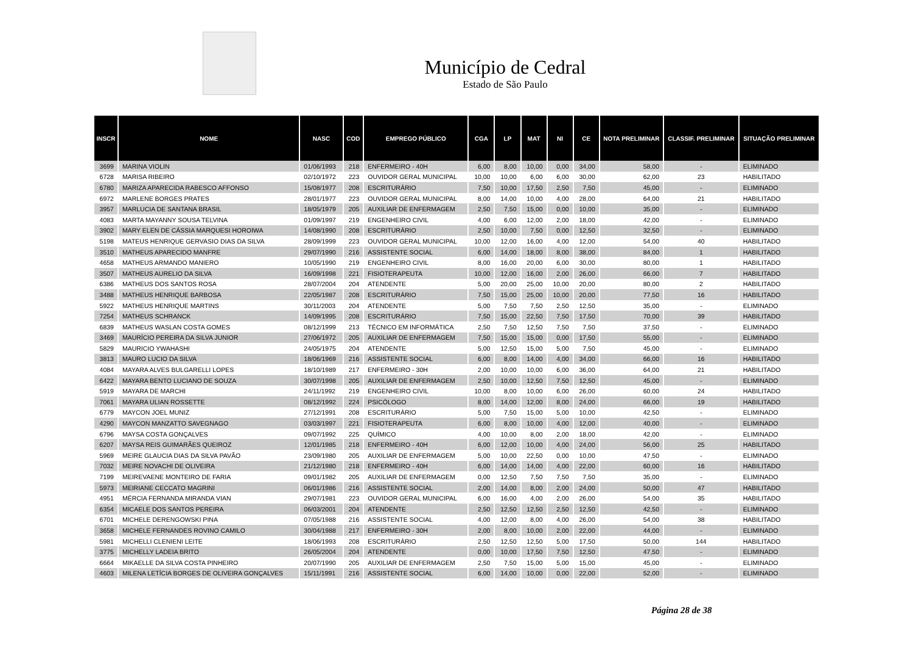Município de Cedral
Estado de São Paulo
| INSCR | NOME | NASC | COD | EMPREGO PÚBLICO | CGA | LP | MAT | NI | CE | NOTA PRELIMINAR | CLASSIF. PRELIMINAR | SITUAÇÃO PRELIMINAR |
| --- | --- | --- | --- | --- | --- | --- | --- | --- | --- | --- | --- | --- |
| 3699 | MARINA VIOLIN | 01/06/1993 | 218 | ENFERMEIRO - 40H | 6,00 | 8,00 | 10,00 | 0,00 | 34,00 | 58,00 | - | ELIMINADO |
| 6728 | MARISA RIBEIRO | 02/10/1972 | 223 | OUVIDOR GERAL MUNICIPAL | 10,00 | 10,00 | 6,00 | 6,00 | 30,00 | 62,00 | 23 | HABILITADO |
| 6780 | MARIZA APARECIDA RABESCO AFFONSO | 15/08/1977 | 208 | ESCRITURÁRIO | 7,50 | 10,00 | 17,50 | 2,50 | 7,50 | 45,00 | - | ELIMINADO |
| 6972 | MARLENE BORGES PRATES | 28/01/1977 | 223 | OUVIDOR GERAL MUNICIPAL | 8,00 | 14,00 | 10,00 | 4,00 | 28,00 | 64,00 | 21 | HABILITADO |
| 3957 | MARLUCIA DE SANTANA BRASIL | 18/05/1979 | 205 | AUXILIAR DE ENFERMAGEM | 2,50 | 7,50 | 15,00 | 0,00 | 10,00 | 35,00 | - | ELIMINADO |
| 4083 | MARTA MAYANNY SOUSA TELVINA | 01/09/1997 | 219 | ENGENHEIRO CIVIL | 4,00 | 6,00 | 12,00 | 2,00 | 18,00 | 42,00 | - | ELIMINADO |
| 3902 | MARY ELEN DE CÁSSIA MARQUESI HOROIWA | 14/08/1990 | 208 | ESCRITURÁRIO | 2,50 | 10,00 | 7,50 | 0,00 | 12,50 | 32,50 | - | ELIMINADO |
| 5198 | MATEUS HENRIQUE GERVASIO DIAS DA SILVA | 28/09/1999 | 223 | OUVIDOR GERAL MUNICIPAL | 10,00 | 12,00 | 16,00 | 4,00 | 12,00 | 54,00 | 40 | HABILITADO |
| 3510 | MATHEUS APARECIDO MANFRE | 29/07/1990 | 216 | ASSISTENTE SOCIAL | 6,00 | 14,00 | 18,00 | 8,00 | 38,00 | 84,00 | 1 | HABILITADO |
| 4658 | MATHEUS ARMANDO MANIERO | 10/05/1990 | 219 | ENGENHEIRO CIVIL | 8,00 | 16,00 | 20,00 | 6,00 | 30,00 | 80,00 | 1 | HABILITADO |
| 3507 | MATHEUS AURELIO DA SILVA | 16/09/1998 | 221 | FISIOTERAPEUTA | 10,00 | 12,00 | 16,00 | 2,00 | 26,00 | 66,00 | 7 | HABILITADO |
| 6386 | MATHEUS DOS SANTOS ROSA | 28/07/2004 | 204 | ATENDENTE | 5,00 | 20,00 | 25,00 | 10,00 | 20,00 | 80,00 | 2 | HABILITADO |
| 3488 | MATHEUS HENRIQUE BARBOSA | 22/05/1987 | 208 | ESCRITURÁRIO | 7,50 | 15,00 | 25,00 | 10,00 | 20,00 | 77,50 | 16 | HABILITADO |
| 5922 | MATHEUS HENRIQUE MARTINS | 30/11/2003 | 204 | ATENDENTE | 5,00 | 7,50 | 7,50 | 2,50 | 12,50 | 35,00 | - | ELIMINADO |
| 7254 | MATHEUS SCHRANCK | 14/09/1995 | 208 | ESCRITURÁRIO | 7,50 | 15,00 | 22,50 | 7,50 | 17,50 | 70,00 | 39 | HABILITADO |
| 6839 | MATHEUS WASLAN COSTA GOMES | 08/12/1999 | 213 | TÉCNICO EM INFORMÁTICA | 2,50 | 7,50 | 12,50 | 7,50 | 7,50 | 37,50 | - | ELIMINADO |
| 3469 | MAURÍCIO PEREIRA DA SILVA JUNIOR | 27/06/1972 | 205 | AUXILIAR DE ENFERMAGEM | 7,50 | 15,00 | 15,00 | 0,00 | 17,50 | 55,00 | - | ELIMINADO |
| 5829 | MAURICIO YWAHASHI | 24/05/1975 | 204 | ATENDENTE | 5,00 | 12,50 | 15,00 | 5,00 | 7,50 | 45,00 | - | ELIMINADO |
| 3813 | MAURO LUCIO DA SILVA | 18/06/1969 | 216 | ASSISTENTE SOCIAL | 6,00 | 8,00 | 14,00 | 4,00 | 34,00 | 66,00 | 16 | HABILITADO |
| 4084 | MAYARA ALVES BULGARELLI LOPES | 18/10/1989 | 217 | ENFERMEIRO - 30H | 2,00 | 10,00 | 10,00 | 6,00 | 36,00 | 64,00 | 21 | HABILITADO |
| 6422 | MAYARA BENTO LUCIANO DE SOUZA | 30/07/1998 | 205 | AUXILIAR DE ENFERMAGEM | 2,50 | 10,00 | 12,50 | 7,50 | 12,50 | 45,00 | - | ELIMINADO |
| 5919 | MAYARA DE MARCHI | 24/11/1992 | 219 | ENGENHEIRO CIVIL | 10,00 | 8,00 | 10,00 | 6,00 | 26,00 | 60,00 | 24 | HABILITADO |
| 7061 | MAYARA ULIAN ROSSETTE | 08/12/1992 | 224 | PSICÓLOGO | 8,00 | 14,00 | 12,00 | 8,00 | 24,00 | 66,00 | 19 | HABILITADO |
| 6779 | MAYCON JOEL MUNIZ | 27/12/1991 | 208 | ESCRITURÁRIO | 5,00 | 7,50 | 15,00 | 5,00 | 10,00 | 42,50 | - | ELIMINADO |
| 4290 | MAYCON MANZATTO SAVEGNAGO | 03/03/1997 | 221 | FISIOTERAPEUTA | 6,00 | 8,00 | 10,00 | 4,00 | 12,00 | 40,00 | - | ELIMINADO |
| 6796 | MAYSA COSTA GONÇALVES | 09/07/1992 | 225 | QUÍMICO | 4,00 | 10,00 | 8,00 | 2,00 | 18,00 | 42,00 | - | ELIMINADO |
| 6207 | MAYSA REIS GUIMARÃES QUEIROZ | 12/01/1985 | 218 | ENFERMEIRO - 40H | 6,00 | 12,00 | 10,00 | 4,00 | 24,00 | 56,00 | 25 | HABILITADO |
| 5969 | MEIRE GLAUCIA DIAS DA SILVA PAVÃO | 23/09/1980 | 205 | AUXILIAR DE ENFERMAGEM | 5,00 | 10,00 | 22,50 | 0,00 | 10,00 | 47,50 | - | ELIMINADO |
| 7032 | MEIRE NOVACHI DE OLIVEIRA | 21/12/1980 | 218 | ENFERMEIRO - 40H | 6,00 | 14,00 | 14,00 | 4,00 | 22,00 | 60,00 | 16 | HABILITADO |
| 7199 | MEIREVAENE MONTEIRO DE FARIA | 09/01/1982 | 205 | AUXILIAR DE ENFERMAGEM | 0,00 | 12,50 | 7,50 | 7,50 | 7,50 | 35,00 | - | ELIMINADO |
| 5973 | MEIRIANE CECCATO MAGRINI | 06/01/1986 | 216 | ASSISTENTE SOCIAL | 2,00 | 14,00 | 8,00 | 2,00 | 24,00 | 50,00 | 47 | HABILITADO |
| 4951 | MÉRCIA FERNANDA MIRANDA VIAN | 29/07/1981 | 223 | OUVIDOR GERAL MUNICIPAL | 6,00 | 16,00 | 4,00 | 2,00 | 26,00 | 54,00 | 35 | HABILITADO |
| 6354 | MICAELE DOS SANTOS PEREIRA | 06/03/2001 | 204 | ATENDENTE | 2,50 | 12,50 | 12,50 | 2,50 | 12,50 | 42,50 | - | ELIMINADO |
| 6701 | MICHELE DERENGOWSKI PINA | 07/05/1988 | 216 | ASSISTENTE SOCIAL | 4,00 | 12,00 | 8,00 | 4,00 | 26,00 | 54,00 | 38 | HABILITADO |
| 3658 | MICHELE FERNANDES ROVINO CAMILO | 30/04/1988 | 217 | ENFERMEIRO - 30H | 2,00 | 8,00 | 10,00 | 2,00 | 22,00 | 44,00 | - | ELIMINADO |
| 5981 | MICHELLI CLENIENI LEITE | 18/06/1993 | 208 | ESCRITURÁRIO | 2,50 | 12,50 | 12,50 | 5,00 | 17,50 | 50,00 | 144 | HABILITADO |
| 3775 | MICHELLY LADEIA BRITO | 26/05/2004 | 204 | ATENDENTE | 0,00 | 10,00 | 17,50 | 7,50 | 12,50 | 47,50 | - | ELIMINADO |
| 6664 | MIKAELLE DA SILVA COSTA PINHEIRO | 20/07/1990 | 205 | AUXILIAR DE ENFERMAGEM | 2,50 | 7,50 | 15,00 | 5,00 | 15,00 | 45,00 | - | ELIMINADO |
| 4603 | MILENA LETÍCIA BORGES DE OLIVEIRA GONÇALVES | 15/11/1991 | 216 | ASSISTENTE SOCIAL | 6,00 | 14,00 | 10,00 | 0,00 | 22,00 | 52,00 | - | ELIMINADO |
Página 28 de 38